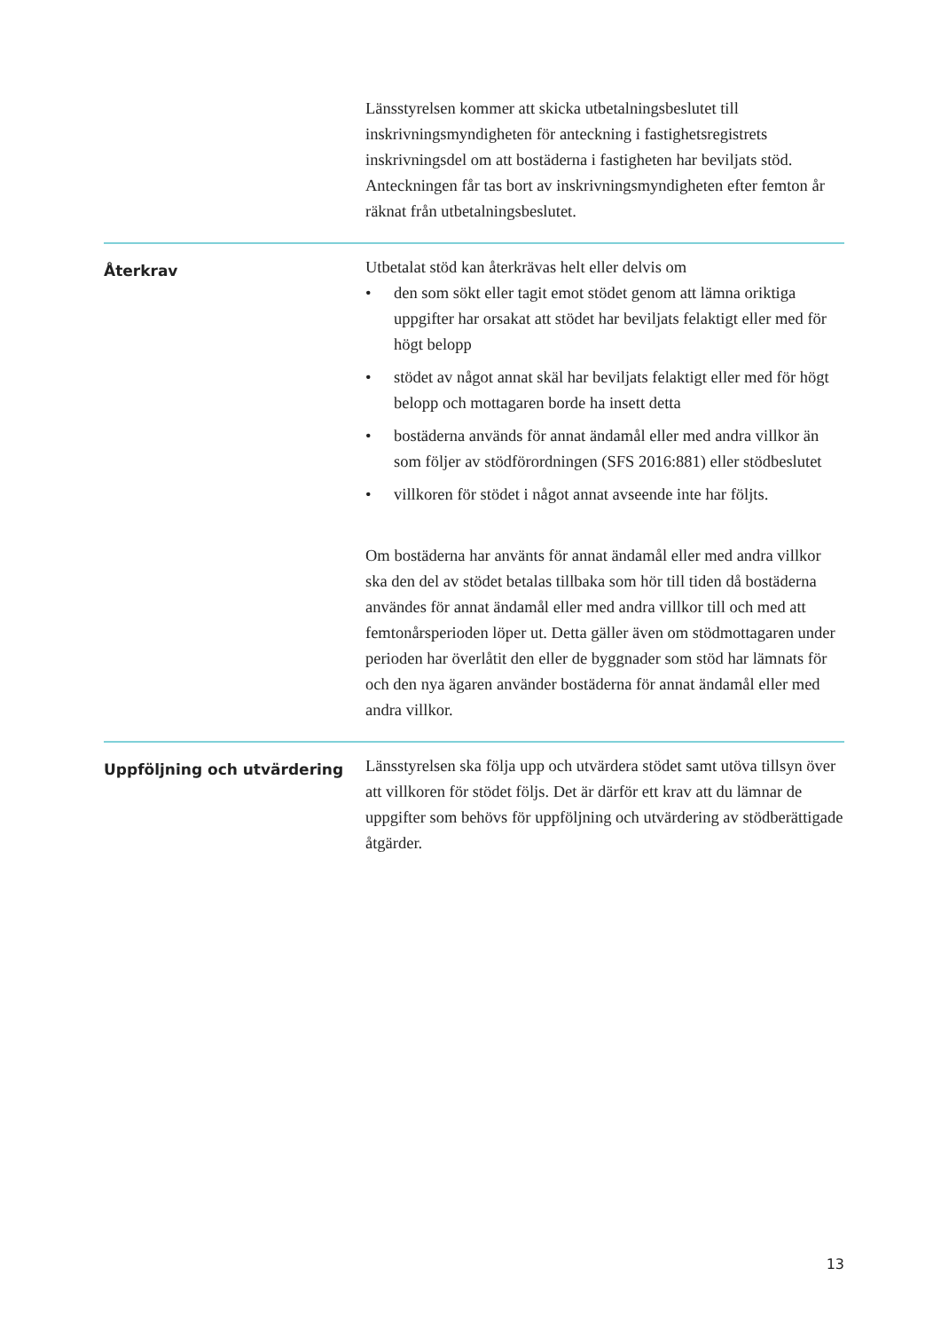Länsstyrelsen kommer att skicka utbetalningsbeslutet till inskrivningsmyndigheten för anteckning i fastighetsregistrets inskrivningsdel om att bostäderna i fastigheten har beviljats stöd. Anteckningen får tas bort av inskrivningsmyndigheten efter femton år räknat från utbetalningsbeslutet.
Återkrav
Utbetalat stöd kan återkrävas helt eller delvis om
• den som sökt eller tagit emot stödet genom att lämna oriktiga uppgifter har orsakat att stödet har beviljats felaktigt eller med för högt belopp
• stödet av något annat skäl har beviljats felaktigt eller med för högt belopp och mottagaren borde ha insett detta
• bostäderna används för annat ändamål eller med andra villkor än som följer av stödförordningen (SFS 2016:881) eller stödbeslutet
• villkoren för stödet i något annat avseende inte har följts.
Om bostäderna har använts för annat ändamål eller med andra villkor ska den del av stödet betalas tillbaka som hör till tiden då bostäderna användes för annat ändamål eller med andra villkor till och med att femtonårsperioden löper ut. Detta gäller även om stödmottagaren under perioden har överlåtit den eller de byggnader som stöd har lämnats för och den nya ägaren använder bostäderna för annat ändamål eller med andra villkor.
Uppföljning och utvärdering
Länsstyrelsen ska följa upp och utvärdera stödet samt utöva tillsyn över att villkoren för stödet följs. Det är därför ett krav att du lämnar de uppgifter som behövs för uppföljning och utvärdering av stödberättigade åtgärder.
13